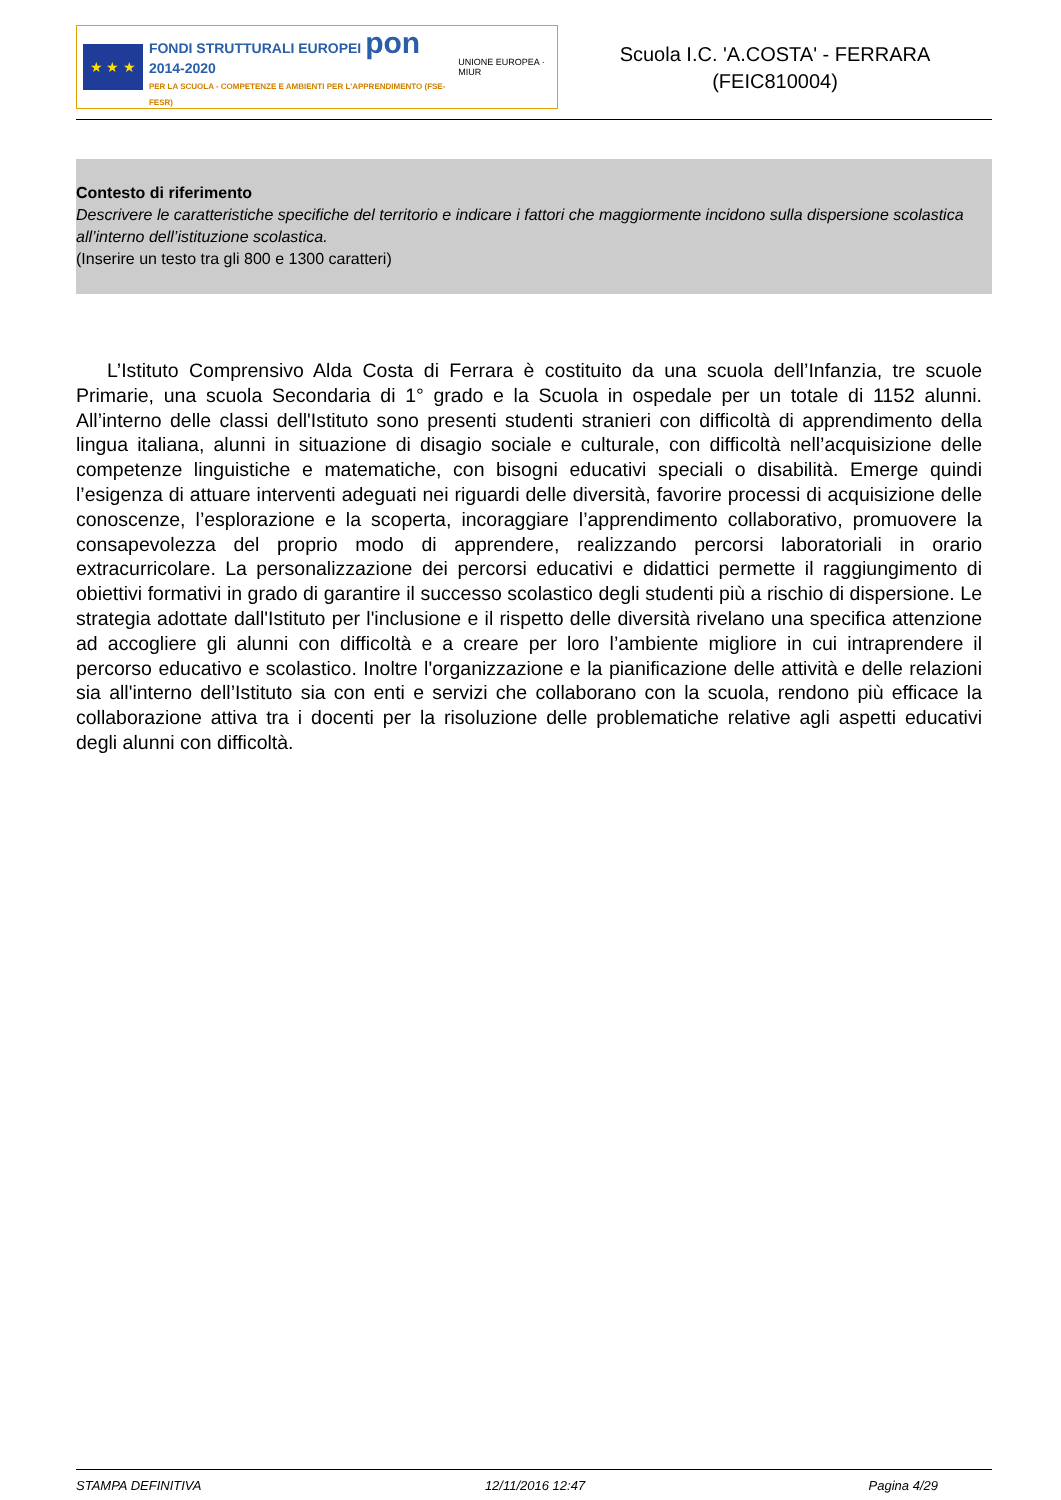★ ★ ★
FONDI STRUTTURALI EUROPEI pon 2014-2020
PER LA SCUOLA - COMPETENZE E AMBIENTI PER L'APPRENDIMENTO (FSE-FESR)
UNIONE EUROPEA · MIUR
Scuola I.C. 'A.COSTA' - FERRARA
(FEIC810004)
Contesto di riferimento
Descrivere le caratteristiche specifiche del territorio e indicare i fattori che maggiormente incidono sulla dispersione scolastica all’interno dell’istituzione scolastica.
(Inserire un testo tra gli 800 e 1300 caratteri)
L’Istituto Comprensivo Alda Costa di Ferrara è costituito da una scuola dell’Infanzia, tre scuole Primarie, una scuola Secondaria di 1° grado e la Scuola in ospedale per un totale di 1152 alunni. All’interno delle classi dell'Istituto sono presenti studenti stranieri con difficoltà di apprendimento della lingua italiana, alunni in situazione di disagio sociale e culturale, con difficoltà nell’acquisizione delle competenze linguistiche e matematiche, con bisogni educativi speciali o disabilità. Emerge quindi l’esigenza di attuare interventi adeguati nei riguardi delle diversità, favorire processi di acquisizione delle conoscenze, l’esplorazione e la scoperta, incoraggiare l’apprendimento collaborativo, promuovere la consapevolezza del proprio modo di apprendere, realizzando percorsi laboratoriali in orario extracurricolare. La personalizzazione dei percorsi educativi e didattici permette il raggiungimento di obiettivi formativi in grado di garantire il successo scolastico degli studenti più a rischio di dispersione. Le strategia adottate dall'Istituto per l'inclusione e il rispetto delle diversità rivelano una specifica attenzione ad accogliere gli alunni con difficoltà e a creare per loro l’ambiente migliore in cui intraprendere il percorso educativo e scolastico. Inoltre l'organizzazione e la pianificazione delle attività e delle relazioni sia all'interno dell’Istituto sia con enti e servizi che collaborano con la scuola, rendono più efficace la collaborazione attiva tra i docenti per la risoluzione delle problematiche relative agli aspetti educativi degli alunni con difficoltà.
STAMPA DEFINITIVA 12/11/2016 12:47 Pagina 4/29